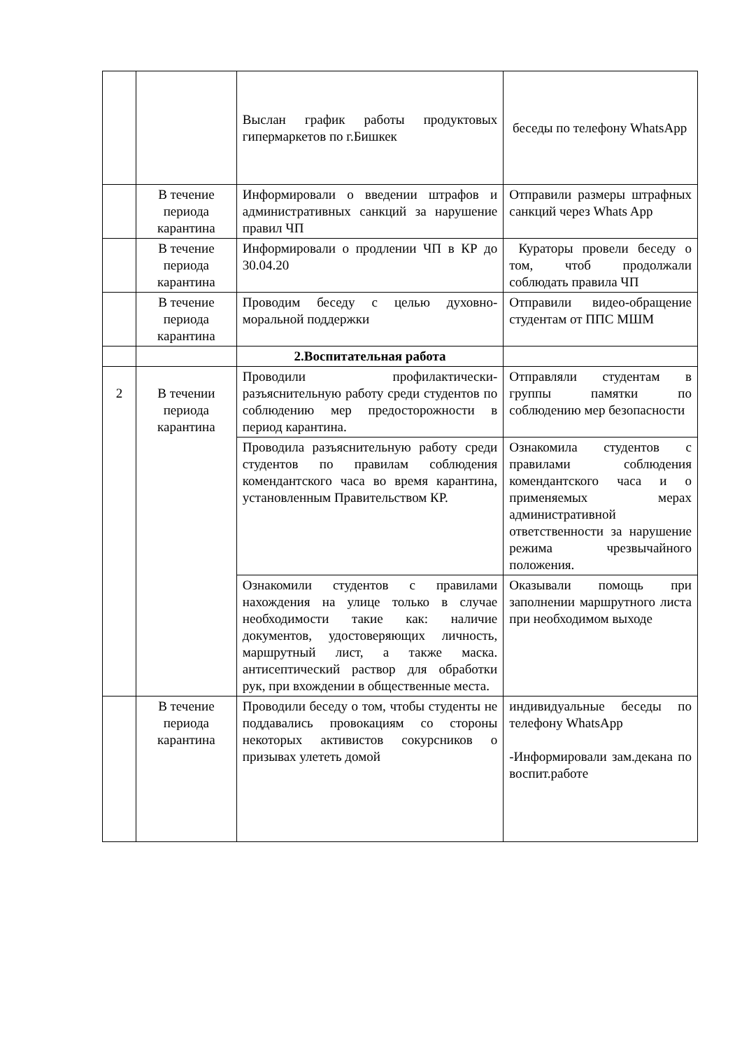| | | Выслан график работы продуктовых гипермаркетов по г.Бишкек | беседы по телефону WhatsApp |
| | В течение периода карантина | Информировали о введении штрафов и административных санкций за нарушение правил ЧП | Отправили размеры штрафных санкций через Whats App |
| | В течение периода карантина | Информировали о продлении ЧП в КР до 30.04.20 | Кураторы провели беседу о том, чтоб продолжали соблюдать правила ЧП |
| | В течение периода карантина | Проводим беседу с целью духовно-моральной поддержки | Отправили видео-обращение студентам от ППС МШМ |
| | | 2.Воспитательная работа | |
| 2 | В течении периода карантина | Проводили профилактически-разъяснительную работу среди студентов по соблюдению мер предосторожности в период карантина. | Отправляли студентам в группы памятки по соблюдению мер безопасности |
| | | Проводила разъяснительную работу среди студентов по правилам соблюдения комендантского часа во время карантина, установленным Правительством КР. | Ознакомила студентов с правилами соблюдения комендантского часа и о применяемых мерах административной ответственности за нарушение режима чрезвычайного положения. |
| | | Ознакомили студентов с правилами нахождения на улице только в случае необходимости такие как: наличие документов, удостоверяющих личность, маршрутный лист, а также маска. антисептический раствор для обработки рук, при вхождении в общественные места. | Оказывали помощь при заполнении маршрутного листа при необходимом выходе |
| | В течение периода карантина | Проводили беседу о том, чтобы студенты не поддавались провокациям со стороны некоторых активистов сокурсников о призывах улететь домой | индивидуальные беседы по телефону WhatsApp -Информировали зам.декана по воспит.работе |